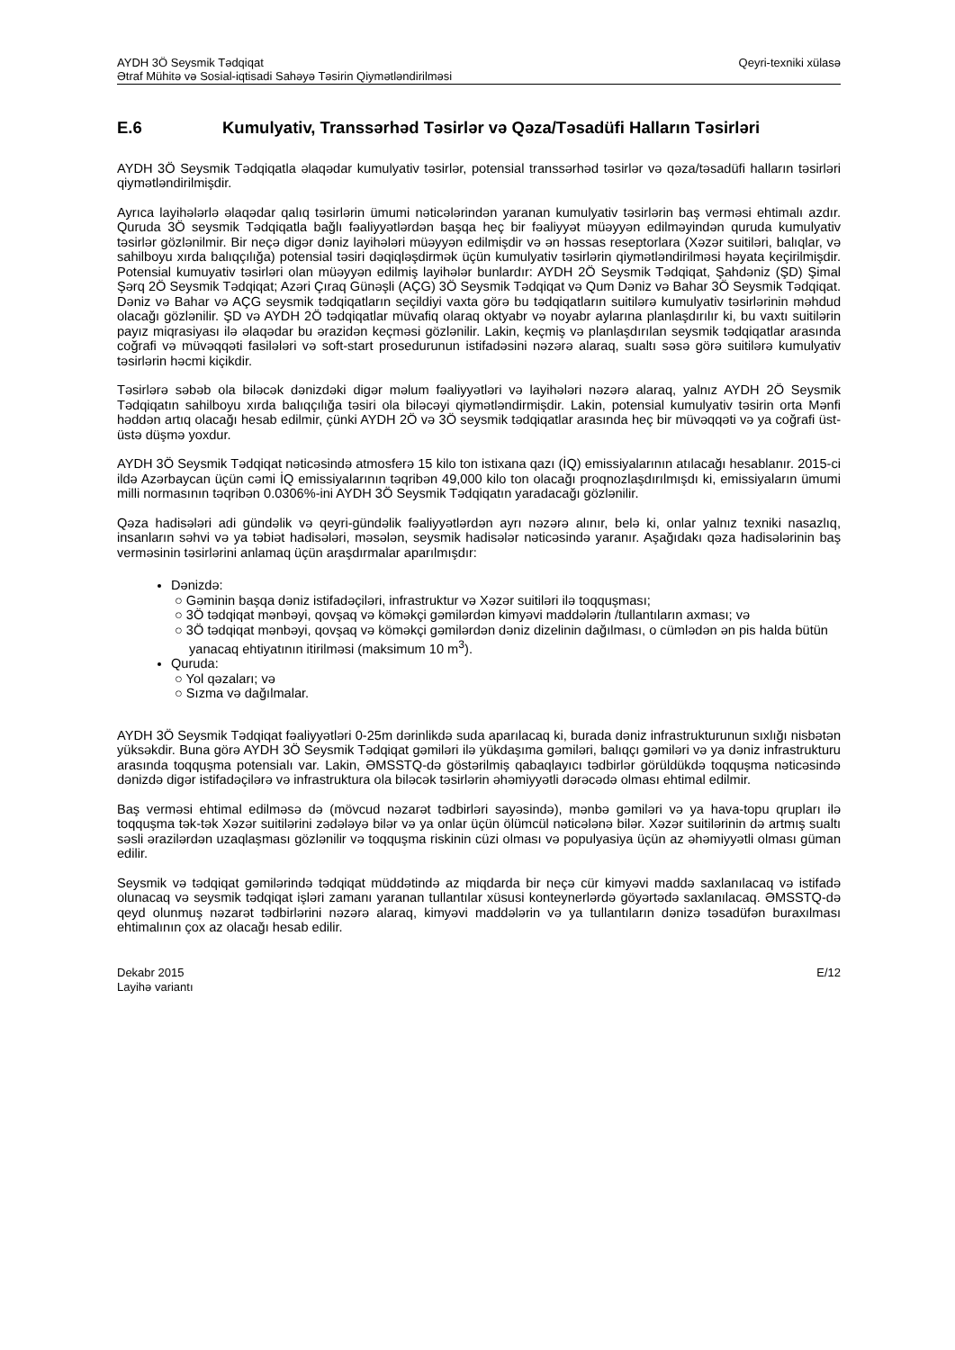AYDH 3Ö Seysmik Tədqiqat Qeyri-texniki xülasə
Ətraf Mühitə və Sosial-iqtisadi Sahəyə Təsirin Qiymətləndirilməsi
E.6 Kumulyativ, Transsərhəd Təsirlər və Qəza/Təsadüfi Halların Təsirləri
AYDH 3Ö Seysmik Tədqiqatla əlaqədar kumulyativ təsirlər, potensial transsərhəd təsirlər və qəza/təsadüfi halların təsirləri qiymətləndirilmişdir.
Ayrıca layihələrlə əlaqədar qalıq təsirlərin ümumi nəticələrindən yaranan kumulyativ təsirlərin baş verməsi ehtimalı azdır. Quruda 3Ö seysmik Tədqiqatla bağlı fəaliyyətlərdən başqa heç bir fəaliyyət müəyyən edilməyindən quruda kumulyativ təsirlər gözlənilmir. Bir neçə digər dəniz layihələri müəyyən edilmişdir və ən həssas reseptorlara (Xəzər suitiləri, balıqlar, və sahilboyu xırda balıqçılığa) potensial təsiri dəqiqləşdirmək üçün kumulyativ təsirlərin qiymətləndirilməsi həyata keçirilmişdir. Potensial kumuyativ təsirləri olan müəyyən edilmiş layihələr bunlardır: AYDH 2Ö Seysmik Tədqiqat, Şahdəniz (ŞD) Şimal Şərq 2Ö Seysmik Tədqiqat; Azəri Çıraq Günəşli (AÇG) 3Ö Seysmik Tədqiqat və Qum Dəniz və Bahar 3Ö Seysmik Tədqiqat. Dəniz və Bahar və AÇG seysmik tədqiqatların seçildiyi vaxta görə bu tədqiqatların suitilərə kumulyativ təsirlərinin məhdud olacağı gözlənilir. ŞD və AYDH 2Ö tədqiqatlar müvafiq olaraq oktyabr və noyabr aylarına planlaşdırılır ki, bu vaxtı suitilərin payız miqrasiyası ilə əlaqədar bu ərazidən keçməsi gözlənilir. Lakin, keçmiş və planlaşdırılan seysmik tədqiqatlar arasında coğrafi və müvəqqəti fasilələri və soft-start prosedurunun istifadəsini nəzərə alaraq, sualtı səsə görə suitilərə kumulyativ təsirlərin həcmi kiçikdir.
Təsirlərə səbəb ola biləcək dənizdəki digər məlum fəaliyyətləri və layihələri nəzərə alaraq, yalnız AYDH 2Ö Seysmik Tədqiqatın sahilboyu xırda balıqçılığa təsiri ola biləcəyi qiymətləndirmişdir. Lakin, potensial kumulyativ təsirin orta Mənfi həddən artıq olacağı hesab edilmir, çünki AYDH 2Ö və 3Ö seysmik tədqiqatlar arasında heç bir müvəqqəti və ya coğrafi üst-üstə düşmə yoxdur.
AYDH 3Ö Seysmik Tədqiqat nəticəsində atmosferə 15 kilo ton istixana qazı (İQ) emissiyalarının atılacağı hesablanır. 2015-ci ildə Azərbaycan üçün cəmi İQ emissiyalarının təqribən 49,000 kilo ton olacağı proqnozlaşdırılmışdı ki, emissiyaların ümumi milli normasının təqribən 0.0306%-ini AYDH 3Ö Seysmik Tədqiqatın yaradacağı gözlənilir.
Qəza hadisələri adi gündəlik və qeyri-gündəlik fəaliyyətlərdən ayrı nəzərə alınır, belə ki, onlar yalnız texniki nasazlıq, insanların səhvi və ya təbiət hadisələri, məsələn, seysmik hadisələr nəticəsində yaranır. Aşağıdakı qəza hadisələrinin baş verməsinin təsirlərini anlamaq üçün araşdırmalar aparılmışdır:
Dənizdə:
○ Gəminin başqa dəniz istifadəçiləri, infrastruktur və Xəzər suitiləri ilə toqquşması;
○ 3Ö tədqiqat mənbəyi, qovşaq və köməkçi gəmilərdən kimyəvi maddələrin /tullantıların axması; və
○ 3Ö tədqiqat mənbəyi, qovşaq və köməkçi gəmilərdən dəniz dizelinin dağılması, o cümlədən ən pis halda bütün yanacaq ehtiyatının itirilməsi (maksimum 10 m<sup>3</sup>).
Quruda:
○ Yol qəzaları; və
○ Sızma və dağılmalar.
AYDH 3Ö Seysmik Tədqiqat fəaliyyətləri 0-25m dərinlikdə suda aparılacaq ki, burada dəniz infrastrukturunun sıxlığı nisbətən yüksəkdir. Buna görə AYDH 3Ö Seysmik Tədqiqat gəmiləri ilə yükdaşıma gəmiləri, balıqçı gəmiləri və ya dəniz infrastrukturu arasında toqquşma potensialı var. Lakin, ƏMSSTQ-də göstərilmiş qabaqlayıcı tədbirlər görüldükdə toqquşma nəticəsində dənizdə digər istifadəçilərə və infrastruktura ola biləcək təsirlərin əhəmiyyətli dərəcədə olması ehtimal edilmir.
Baş verməsi ehtimal edilməsə də (mövcud nəzarət tədbirləri sayəsində), mənbə gəmiləri və ya hava-topu qrupları ilə toqquşma tək-tək Xəzər suitilərini zədələyə bilər və ya onlar üçün ölümcül nəticələnə bilər. Xəzər suitilərinin də artmış sualtı səsli ərazilərdən uzaqlaşması gözlənilir və toqquşma riskinin cüzi olması və populyasiya üçün az əhəmiyyətli olması güman edilir.
Seysmik və tədqiqat gəmilərində tədqiqat müddətində az miqdarda bir neçə cür kimyəvi maddə saxlanılacaq və istifadə olunacaq və seysmik tədqiqat işləri zamanı yaranan tullantılar xüsusi konteynerlərdə göyərtədə saxlanılacaq. ƏMSSTQ-də qeyd olunmuş nəzarət tədbirlərini nəzərə alaraq, kimyəvi maddələrin və ya tullantıların dənizə təsadüfən buraxılması ehtimalının çox az olacağı hesab edilir.
Dekabr 2015
Layihə variantı E/12